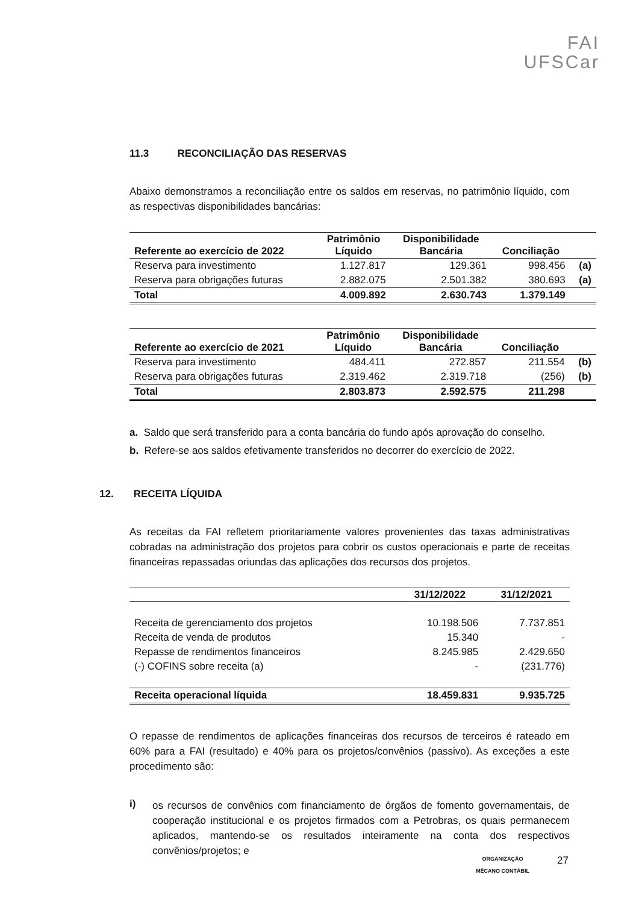FAI
UFSCar
11.3 RECONCILIAÇÃO DAS RESERVAS
Abaixo demonstramos a reconciliação entre os saldos em reservas, no patrimônio líquido, com as respectivas disponibilidades bancárias:
| Referente ao exercício de 2022 | Patrimônio Líquido | Disponibilidade Bancária | Conciliação | |
| --- | --- | --- | --- | --- |
| Reserva para investimento | 1.127.817 | 129.361 | 998.456 | (a) |
| Reserva para obrigações futuras | 2.882.075 | 2.501.382 | 380.693 | (a) |
| Total | 4.009.892 | 2.630.743 | 1.379.149 | |
| Referente ao exercício de 2021 | Patrimônio Líquido | Disponibilidade Bancária | Conciliação | |
| --- | --- | --- | --- | --- |
| Reserva para investimento | 484.411 | 272.857 | 211.554 | (b) |
| Reserva para obrigações futuras | 2.319.462 | 2.319.718 | (256) | (b) |
| Total | 2.803.873 | 2.592.575 | 211.298 | |
a. Saldo que será transferido para a conta bancária do fundo após aprovação do conselho.
b. Refere-se aos saldos efetivamente transferidos no decorrer do exercício de 2022.
12. RECEITA LÍQUIDA
As receitas da FAI refletem prioritariamente valores provenientes das taxas administrativas cobradas na administração dos projetos para cobrir os custos operacionais e parte de receitas financeiras repassadas oriundas das aplicações dos recursos dos projetos.
| | 31/12/2022 | 31/12/2021 |
| --- | --- | --- |
| Receita de gerenciamento dos projetos | 10.198.506 | 7.737.851 |
| Receita de venda de produtos | 15.340 | - |
| Repasse de rendimentos financeiros | 8.245.985 | 2.429.650 |
| (-) COFINS sobre receita (a) | - | (231.776) |
| Receita operacional líquida | 18.459.831 | 9.935.725 |
O repasse de rendimentos de aplicações financeiras dos recursos de terceiros é rateado em 60% para a FAI (resultado) e 40% para os projetos/convênios (passivo). As exceções a este procedimento são:
i)
os recursos de convênios com financiamento de órgãos de fomento governamentais, de cooperação institucional e os projetos firmados com a Petrobras, os quais permanecem aplicados, mantendo-se os resultados inteiramente na conta dos respectivos convênios/projetos; e
ORGANIZAÇÃO
MÊCANO CONTÁBIL
27